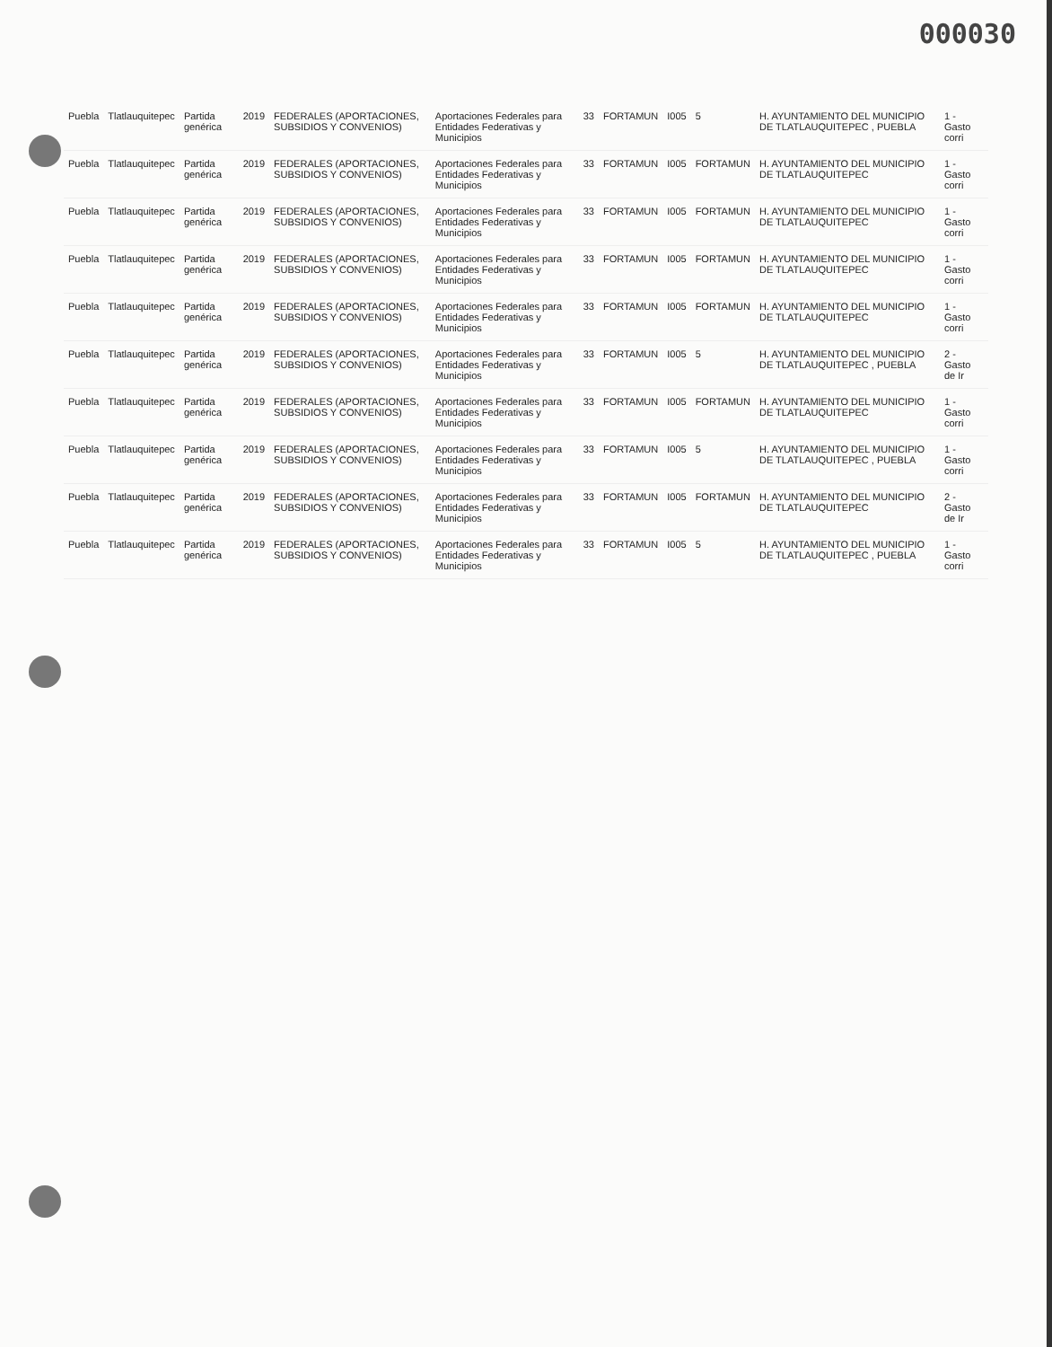000030
| Puebla | Tlatlauquitepec | Partida genérica | 2019 | FEDERALES (APORTACIONES, SUBSIDIOS Y CONVENIOS) | Aportaciones Federales para Entidades Federativas y Municipios | 33 | FORTAMUN | I005 | 5 | H. AYUNTAMIENTO DEL MUNICIPIO DE TLATLAUQUITEPEC , PUEBLA | 1 - Gasto corri |
| Puebla | Tlatlauquitepec | Partida genérica | 2019 | FEDERALES (APORTACIONES, SUBSIDIOS Y CONVENIOS) | Aportaciones Federales para Entidades Federativas y Municipios | 33 | FORTAMUN | I005 | FORTAMUN | H. AYUNTAMIENTO DEL MUNICIPIO DE TLATLAUQUITEPEC | 1 - Gasto corri |
| Puebla | Tlatlauquitepec | Partida genérica | 2019 | FEDERALES (APORTACIONES, SUBSIDIOS Y CONVENIOS) | Aportaciones Federales para Entidades Federativas y Municipios | 33 | FORTAMUN | I005 | FORTAMUN | H. AYUNTAMIENTO DEL MUNICIPIO DE TLATLAUQUITEPEC | 1 - Gasto corri |
| Puebla | Tlatlauquitepec | Partida genérica | 2019 | FEDERALES (APORTACIONES, SUBSIDIOS Y CONVENIOS) | Aportaciones Federales para Entidades Federativas y Municipios | 33 | FORTAMUN | I005 | FORTAMUN | H. AYUNTAMIENTO DEL MUNICIPIO DE TLATLAUQUITEPEC | 1 - Gasto corri |
| Puebla | Tlatlauquitepec | Partida genérica | 2019 | FEDERALES (APORTACIONES, SUBSIDIOS Y CONVENIOS) | Aportaciones Federales para Entidades Federativas y Municipios | 33 | FORTAMUN | I005 | FORTAMUN | H. AYUNTAMIENTO DEL MUNICIPIO DE TLATLAUQUITEPEC | 1 - Gasto corri |
| Puebla | Tlatlauquitepec | Partida genérica | 2019 | FEDERALES (APORTACIONES, SUBSIDIOS Y CONVENIOS) | Aportaciones Federales para Entidades Federativas y Municipios | 33 | FORTAMUN | I005 | 5 | H. AYUNTAMIENTO DEL MUNICIPIO DE TLATLAUQUITEPEC , PUEBLA | 2 - Gasto de Ir |
| Puebla | Tlatlauquitepec | Partida genérica | 2019 | FEDERALES (APORTACIONES, SUBSIDIOS Y CONVENIOS) | Aportaciones Federales para Entidades Federativas y Municipios | 33 | FORTAMUN | I005 | FORTAMUN | H. AYUNTAMIENTO DEL MUNICIPIO DE TLATLAUQUITEPEC | 1 - Gasto corri |
| Puebla | Tlatlauquitepec | Partida genérica | 2019 | FEDERALES (APORTACIONES, SUBSIDIOS Y CONVENIOS) | Aportaciones Federales para Entidades Federativas y Municipios | 33 | FORTAMUN | I005 | 5 | H. AYUNTAMIENTO DEL MUNICIPIO DE TLATLAUQUITEPEC , PUEBLA | 1 - Gasto corri |
| Puebla | Tlatlauquitepec | Partida genérica | 2019 | FEDERALES (APORTACIONES, SUBSIDIOS Y CONVENIOS) | Aportaciones Federales para Entidades Federativas y Municipios | 33 | FORTAMUN | I005 | FORTAMUN | H. AYUNTAMIENTO DEL MUNICIPIO DE TLATLAUQUITEPEC | 2 - Gasto de Ir |
| Puebla | Tlatlauquitepec | Partida genérica | 2019 | FEDERALES (APORTACIONES, SUBSIDIOS Y CONVENIOS) | Aportaciones Federales para Entidades Federativas y Municipios | 33 | FORTAMUN | I005 | 5 | H. AYUNTAMIENTO DEL MUNICIPIO DE TLATLAUQUITEPEC , PUEBLA | 1 - Gasto corri |